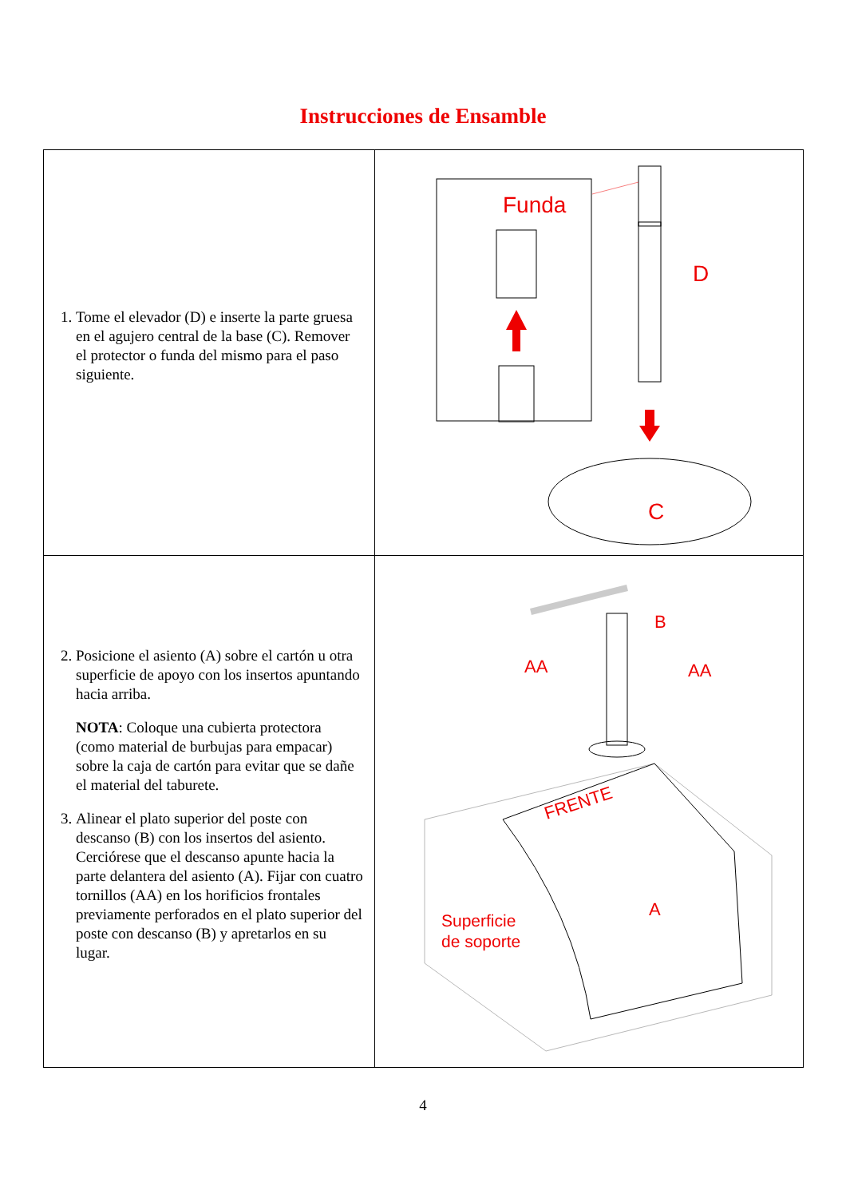Instrucciones de Ensamble
| 1. Tome el elevador (D) e inserte la parte gruesa en el agujero central de la base (C). Remover el protector o funda del mismo para el paso siguiente. | Funda D C |
| 2. Posicione el asiento (A) sobre el cartón u otra superficie de apoyo con los insertos apuntando hacia arriba. NOTA : Coloque una cubierta protectora (como material de burbujas para empacar) sobre la caja de cartón para evitar que se dañe el material del taburete. 3. Alinear el plato superior del poste con descanso (B) con los insertos del asiento. Cerciórese que el descanso apunte hacia la parte delantera del asiento (A). Fijar con cuatro tornillos (AA) en los horificios frontales previamente perforados en el plato superior del poste con descanso (B) y apretarlos en su lugar. | B AA AA FRENTE A Superficie de soporte |
4